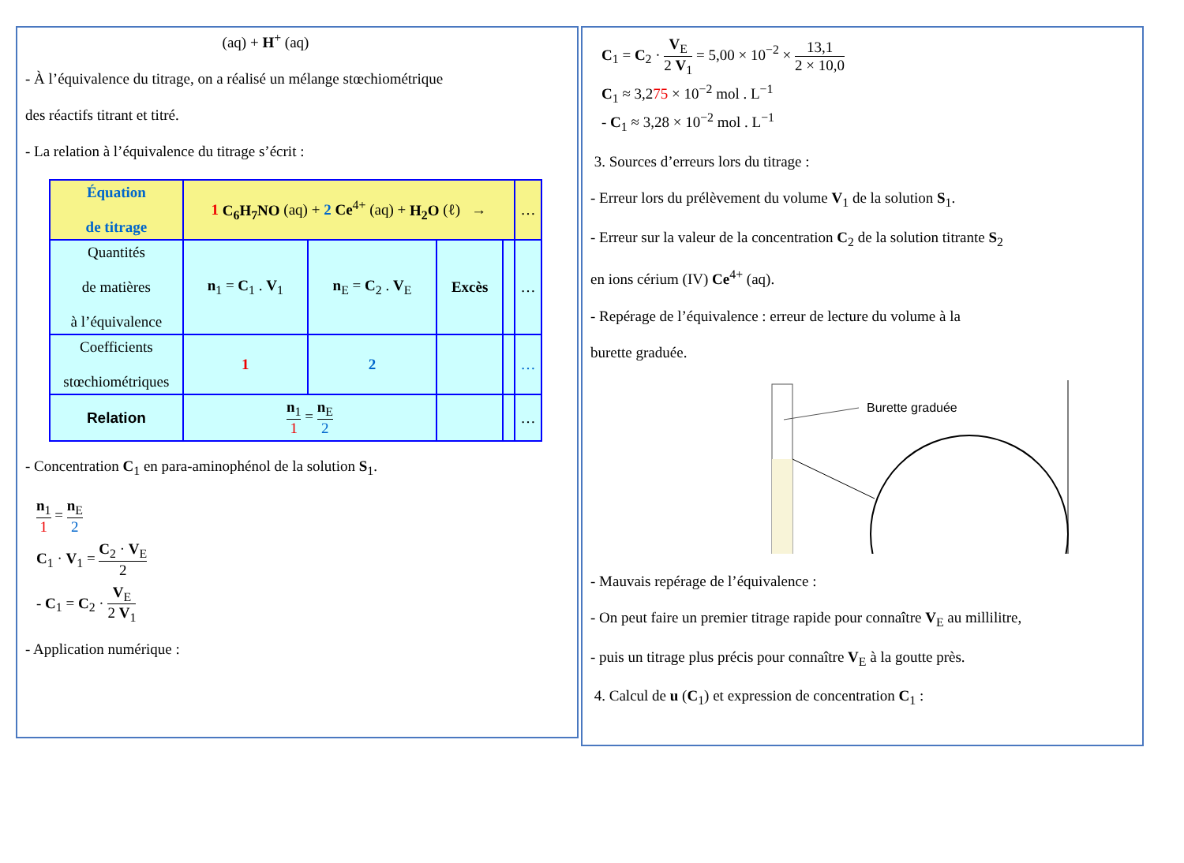(aq) + H<sup>+</sup> (aq)
- À l’équivalence du titrage, on a réalisé un mélange stœchiométrique
des réactifs titrant et titré.
- La relation à l’équivalence du titrage s’écrit :
| Équation de titrage | 1 C<sub>6</sub>H<sub>7</sub>NO (aq) + 2 Ce<sup>4+</sup> (aq) + H<sub>2</sub>O (ℓ) → | | | | … |
| Quantités de matières à l’équivalence | n<sub>1</sub> = C<sub>1</sub> . V<sub>1</sub> | n<sub>E</sub> = C<sub>2</sub> . V<sub>E</sub> | Excès | | … |
| Coefficients stœchiométriques | 1 | 2 | | | … |
| Relation | n<sub>1</sub> 1 = n<sub>E</sub> 2 | | | | … |
- Concentration C<sub>1</sub> en para-aminophénol de la solution S<sub>1</sub>.
n<sub>1</sub> 1 = n<sub>E</sub> 2
C<sub>1</sub> · V<sub>1</sub> = C<sub>2</sub> · V<sub>E</sub> 2
- C<sub>1</sub> = C<sub>2</sub> · V<sub>E</sub> 2 V<sub>1</sub>
- Application numérique :
C<sub>1</sub> = C<sub>2</sub> · V<sub>E</sub> 2 V<sub>1</sub> = 5,00 × 10<sup>−2</sup> × 13,1 2 × 10,0
C<sub>1</sub> ≈ 3,275 × 10<sup>−2</sup> mol . L<sup>−1</sup>
- C<sub>1</sub> ≈ 3,28 × 10<sup>−2</sup> mol . L<sup>−1</sup>
3. Sources d’erreurs lors du titrage :
- Erreur lors du prélèvement du volume V<sub>1</sub> de la solution S<sub>1</sub>.
- Erreur sur la valeur de la concentration C<sub>2</sub> de la solution titrante S<sub>2</sub>
en ions cérium (IV) Ce<sup>4+</sup> (aq).
- Repérage de l’équivalence : erreur de lecture du volume à la
burette graduée.
Burette graduée
- Mauvais repérage de l’équivalence :
- On peut faire un premier titrage rapide pour connaître V<sub>E</sub> au millilitre,
- puis un titrage plus précis pour connaître V<sub>E</sub> à la goutte près.
4. Calcul de u (C<sub>1</sub>) et expression de concentration C<sub>1</sub> :